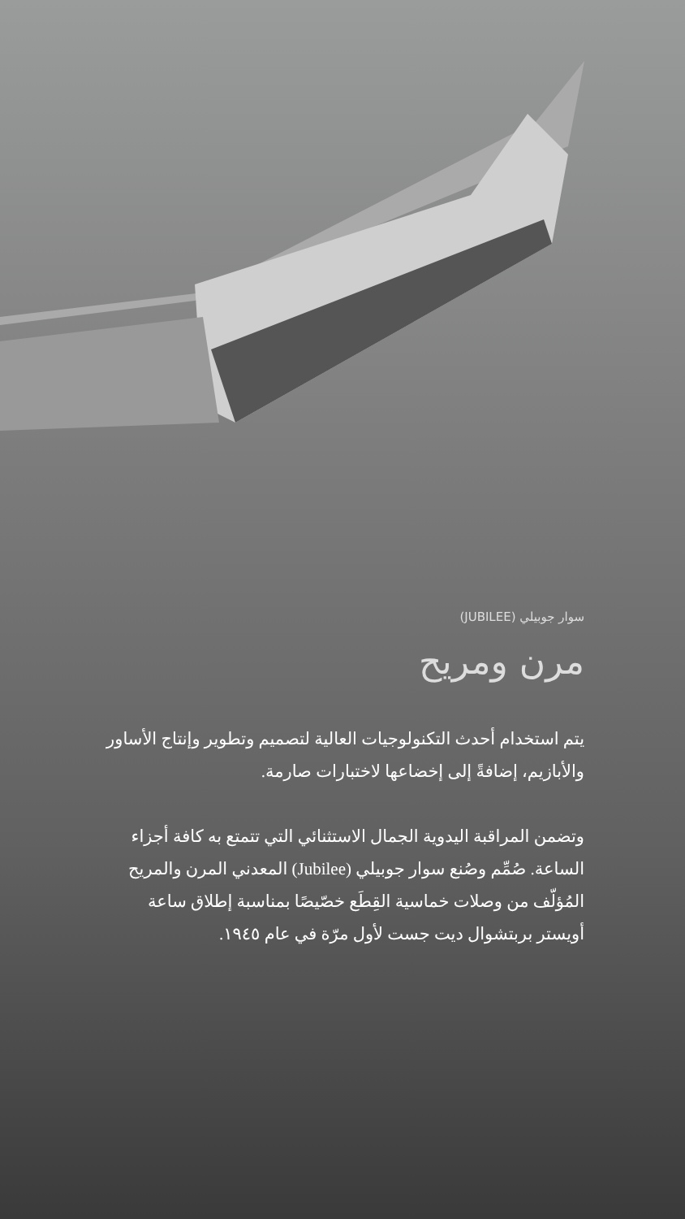سوار جوبيلي (JUBILEE)
مرن ومريح
يتم استخدام أحدث التكنولوجيات العالية لتصميم وتطوير وإنتاج الأساور والأبازيم، إضافةً إلى إخضاعها لاختبارات صارمة.
وتضمن المراقبة اليدوية الجمال الاستثنائي التي تتمتع به كافة أجزاء الساعة. صُمِّم وصُنع سوار جوبيلي (Jubilee) المعدني المرن والمريح المُؤلّف من وصلات خماسية القِطَع خصّيصًا بمناسبة إطلاق ساعة أويستر بربتشوال ديت جست لأول مرّة في عام ١٩٤٥.